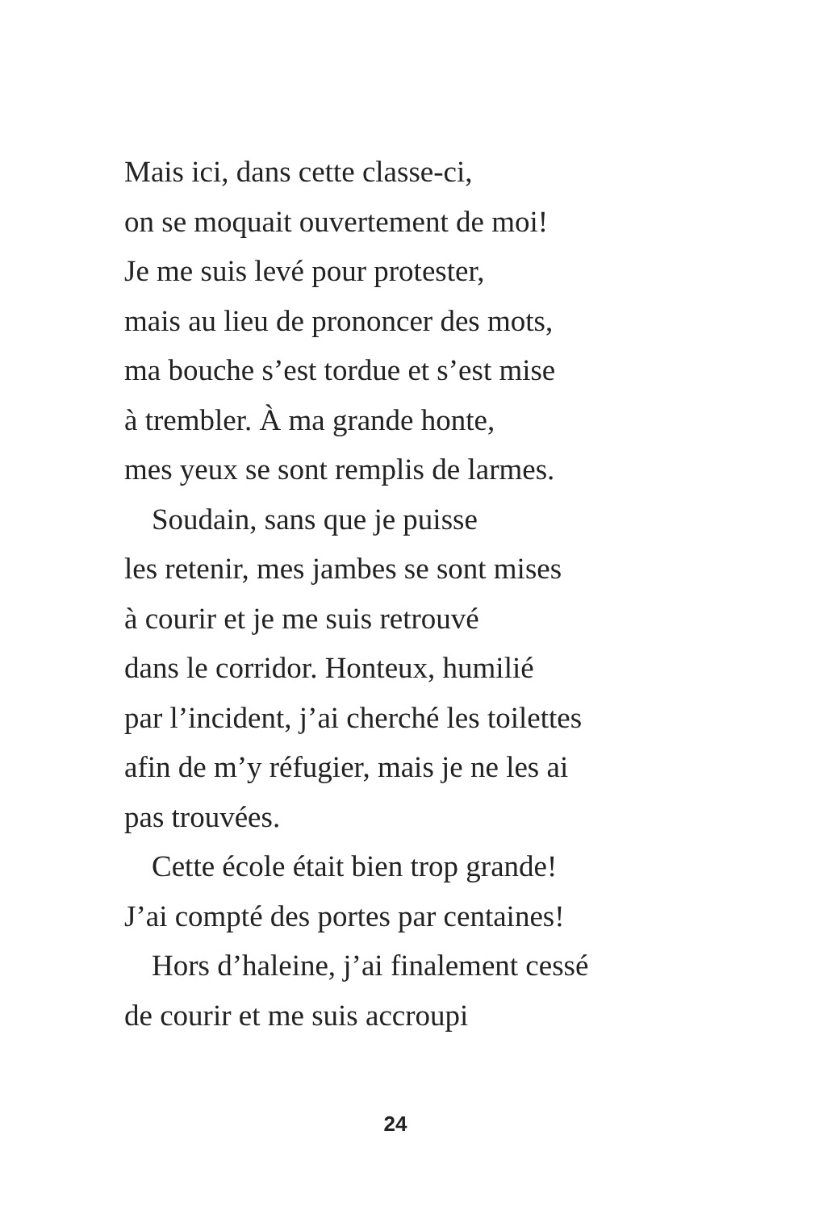Mais ici, dans cette classe-ci,
on se moquait ouvertement de moi!
Je me suis levé pour protester,
mais au lieu de prononcer des mots,
ma bouche s’est tordue et s’est mise
à trembler. À ma grande honte,
mes yeux se sont remplis de larmes.
Soudain, sans que je puisse
les retenir, mes jambes se sont mises
à courir et je me suis retrouvé
dans le corridor. Honteux, humilié
par l’incident, j’ai cherché les toilettes
afin de m’y réfugier, mais je ne les ai
pas trouvées.
Cette école était bien trop grande!
J’ai compté des portes par centaines!
Hors d’haleine, j’ai finalement cessé
de courir et me suis accroupi
24